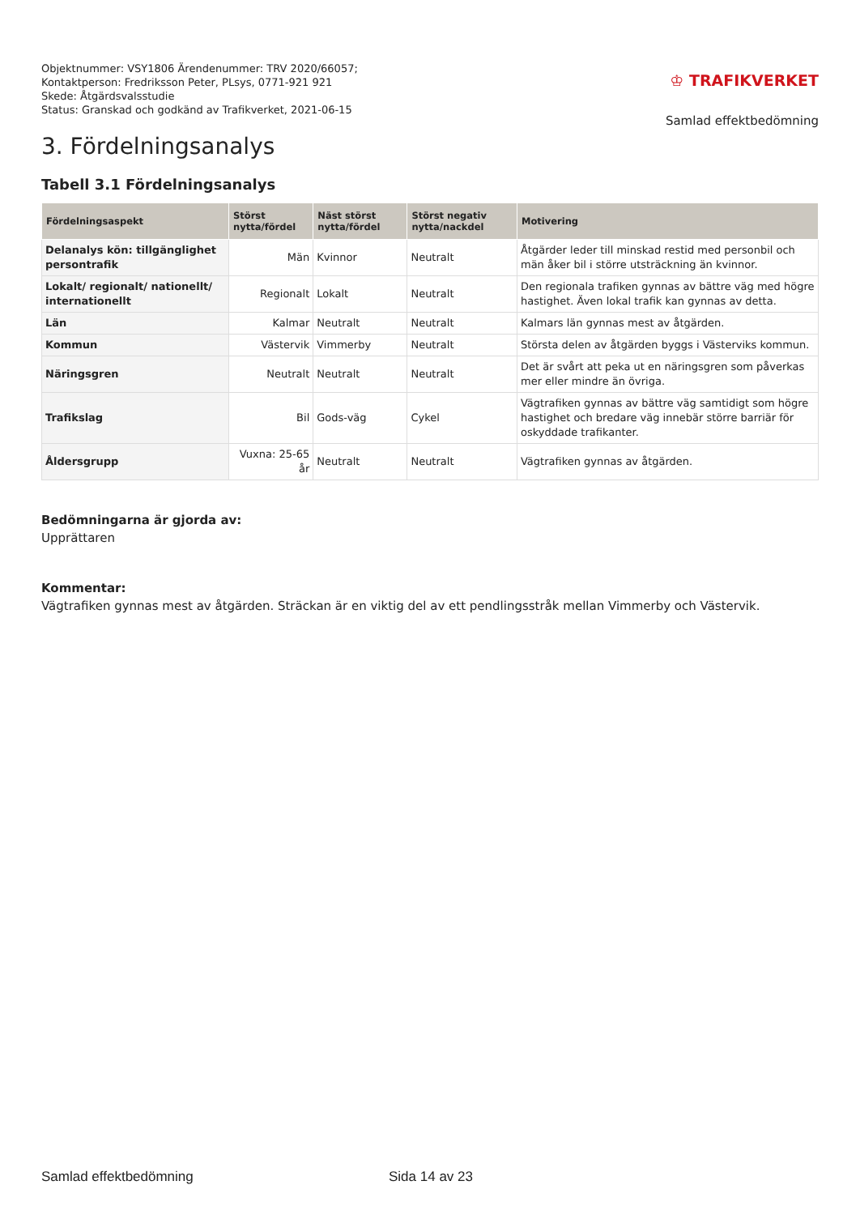Objektnummer: VSY1806 Ärendenummer: TRV 2020/66057;
Kontaktperson: Fredriksson Peter, PLsys, 0771-921 921
Skede: Åtgärdsvalsstudie
Status: Granskad och godkänd av Trafikverket, 2021-06-15
♔ TRAFIKVERKET
Samlad effektbedömning
3. Fördelningsanalys
Tabell 3.1 Fördelningsanalys
| Fördelningsaspekt | Störst nytta/fördel | Näst störst nytta/fördel | Störst negativ nytta/nackdel | Motivering |
| --- | --- | --- | --- | --- |
| Delanalys kön: tillgänglighet persontrafik | Män | Kvinnor | Neutralt | Åtgärder leder till minskad restid med personbil och män åker bil i större utsträckning än kvinnor. |
| Lokalt/ regionalt/ nationellt/ internationellt | Regionalt | Lokalt | Neutralt | Den regionala trafiken gynnas av bättre väg med högre hastighet. Även lokal trafik kan gynnas av detta. |
| Län | Kalmar | Neutralt | Neutralt | Kalmars län gynnas mest av åtgärden. |
| Kommun | Västervik | Vimmerby | Neutralt | Största delen av åtgärden byggs i Västerviks kommun. |
| Näringsgren | Neutralt | Neutralt | Neutralt | Det är svårt att peka ut en näringsgren som påverkas mer eller mindre än övriga. |
| Trafikslag | Bil | Gods-väg | Cykel | Vägtrafiken gynnas av bättre väg samtidigt som högre hastighet och bredare väg innebär större barriär för oskyddade trafikanter. |
| Åldersgrupp | Vuxna: 25-65 år | Neutralt | Neutralt | Vägtrafiken gynnas av åtgärden. |
Bedömningarna är gjorda av:
Upprättaren
Kommentar:
Vägtrafiken gynnas mest av åtgärden. Sträckan är en viktig del av ett pendlingsstråk mellan Vimmerby och Västervik.
Samlad effektbedömning Sida 14 av 23